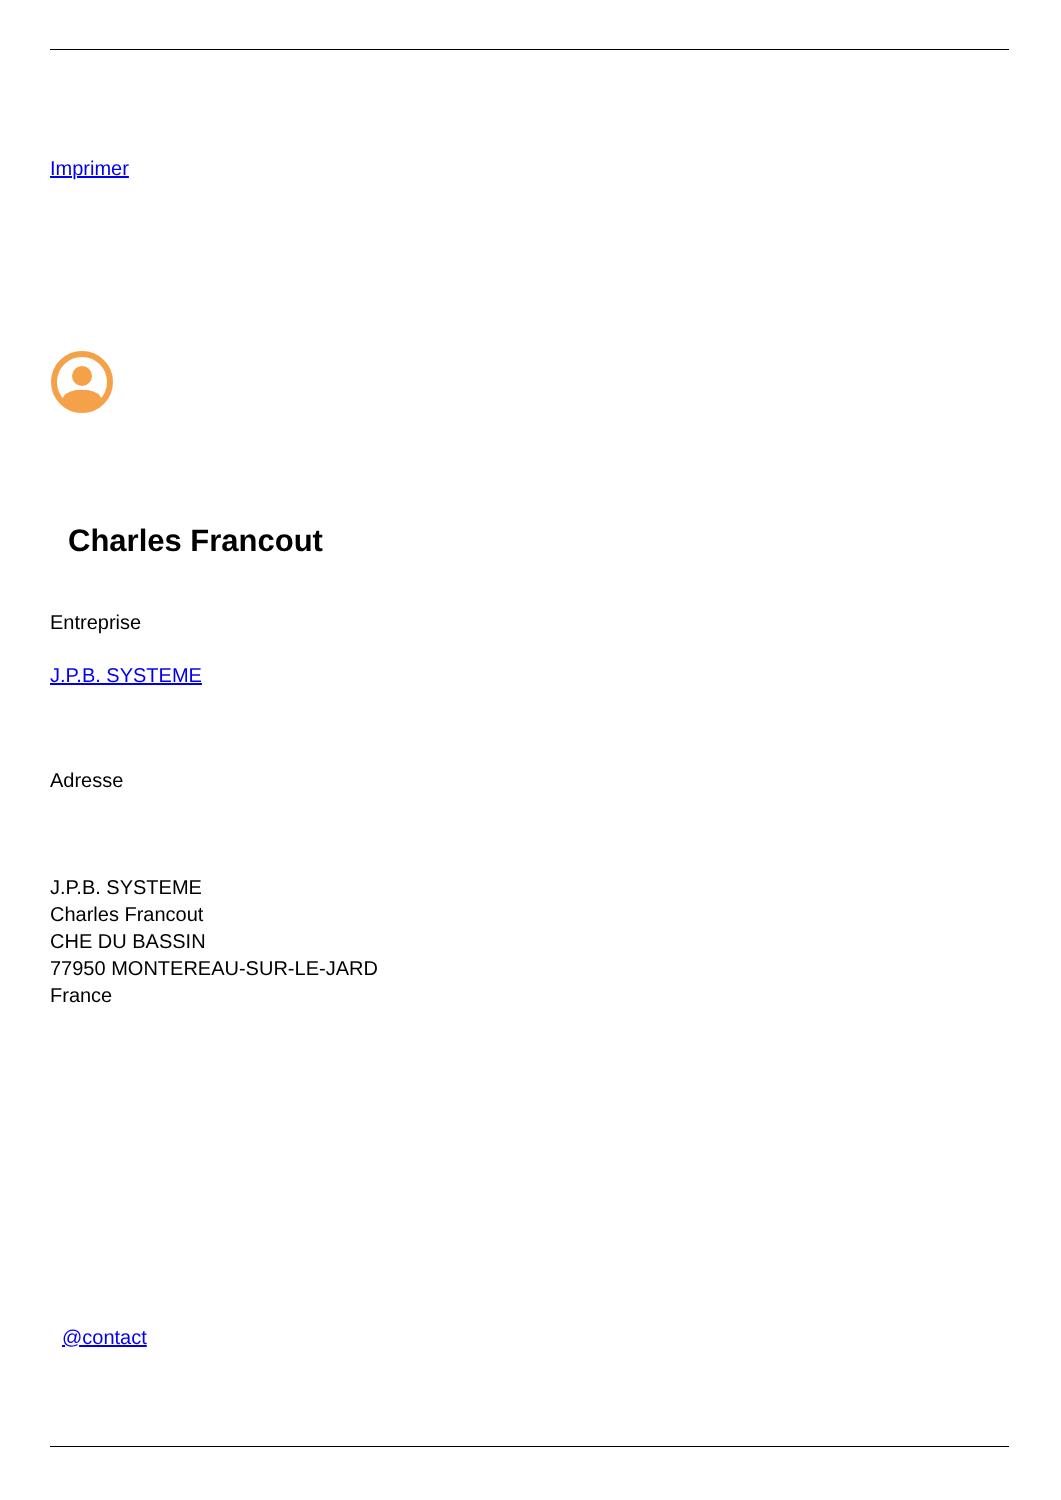Imprimer
Charles Francout
Entreprise
J.P.B. SYSTEME
Adresse
J.P.B. SYSTEME
Charles Francout
CHE DU BASSIN
77950 MONTEREAU-SUR-LE-JARD
France
@contact